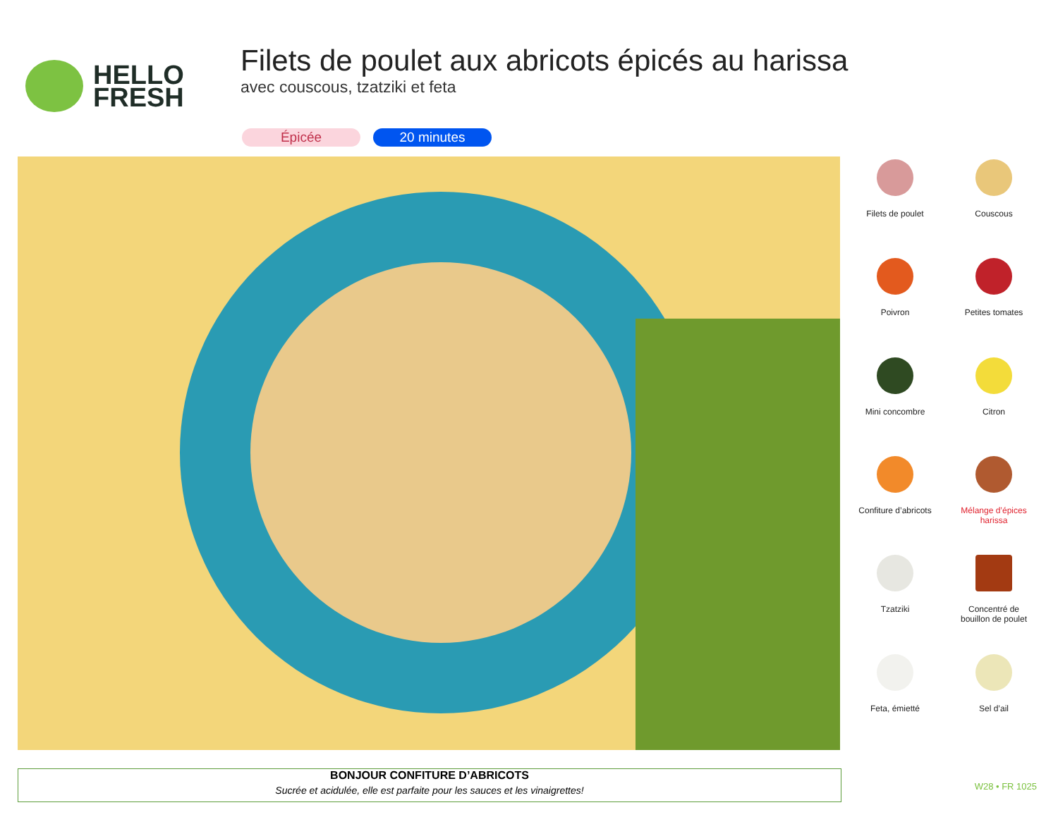HELLO
FRESH
Filets de poulet aux abricots épicés au harissa
avec couscous, tzatziki et feta
Épicée 20 minutes
Filets de poulet
Couscous
Poivron
Petites tomates
Mini concombre
Citron
Confiture d’abricots
Mélange d’épices
harissa
Tzatziki
Concentré de
bouillon de poulet
Feta, émietté
Sel d’ail
BONJOUR CONFITURE D’ABRICOTS
Sucrée et acidulée, elle est parfaite pour les sauces et les vinaigrettes!
W28 • FR 1025